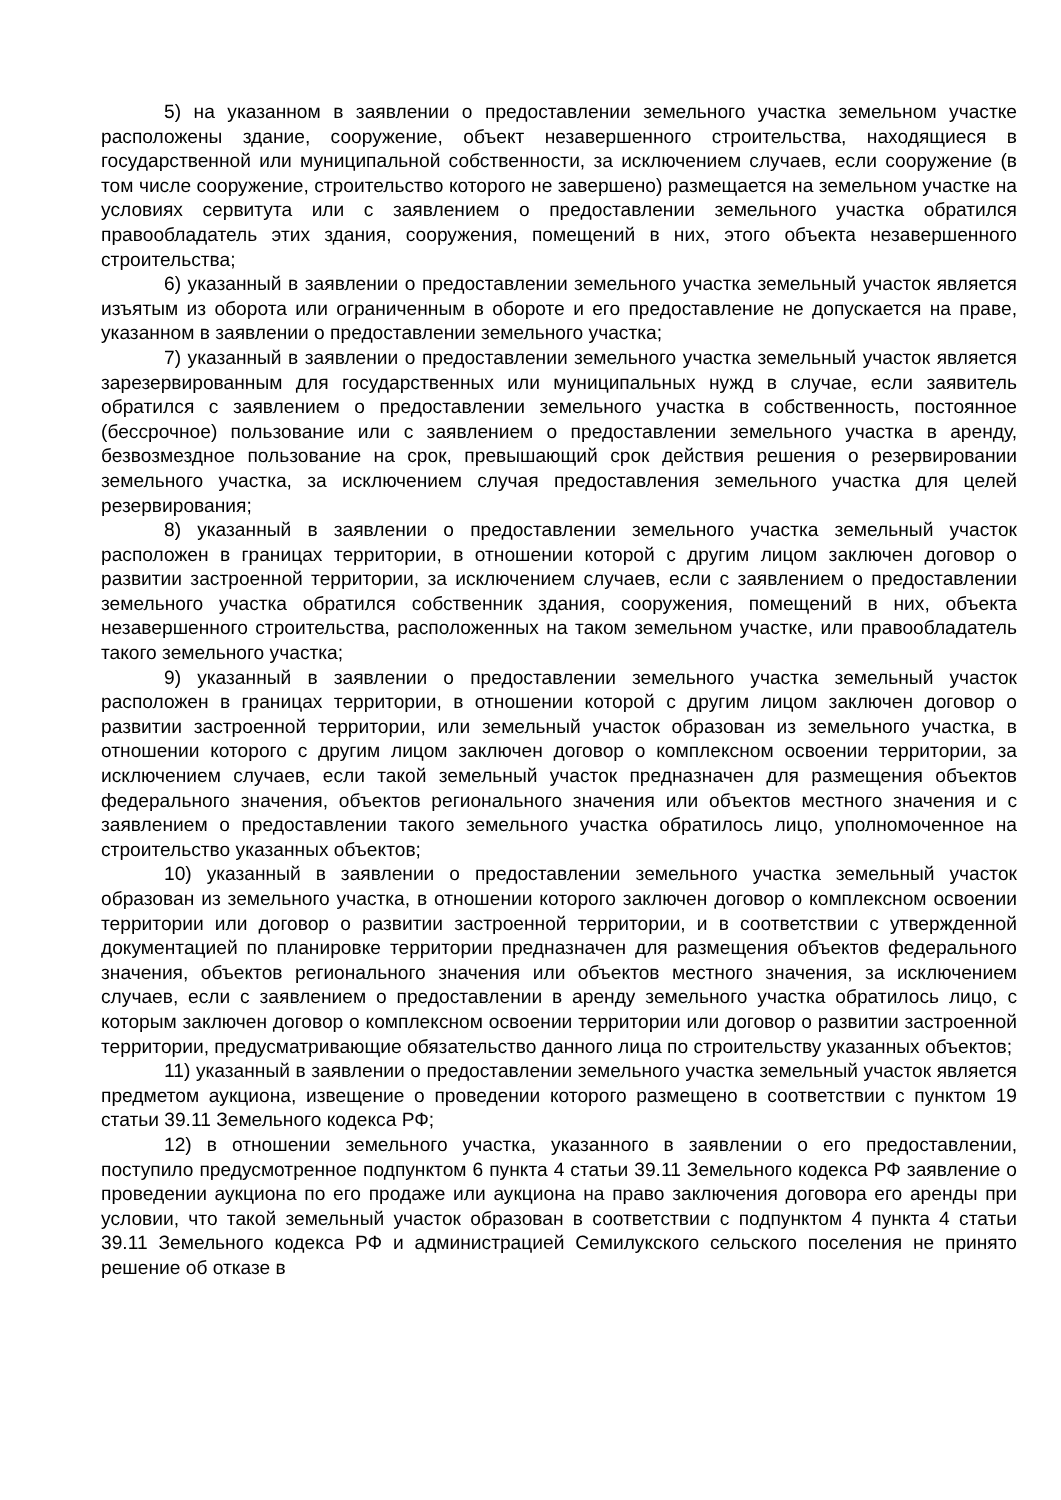5) на указанном в заявлении о предоставлении земельного участка земельном участке расположены здание, сооружение, объект незавершенного строительства, находящиеся в государственной или муниципальной собственности, за исключением случаев, если сооружение (в том числе сооружение, строительство которого не завершено) размещается на земельном участке на условиях сервитута или с заявлением о предоставлении земельного участка обратился правообладатель этих здания, сооружения, помещений в них, этого объекта незавершенного строительства;
6) указанный в заявлении о предоставлении земельного участка земельный участок является изъятым из оборота или ограниченным в обороте и его предоставление не допускается на праве, указанном в заявлении о предоставлении земельного участка;
7) указанный в заявлении о предоставлении земельного участка земельный участок является зарезервированным для государственных или муниципальных нужд в случае, если заявитель обратился с заявлением о предоставлении земельного участка в собственность, постоянное (бессрочное) пользование или с заявлением о предоставлении земельного участка в аренду, безвозмездное пользование на срок, превышающий срок действия решения о резервировании земельного участка, за исключением случая предоставления земельного участка для целей резервирования;
8) указанный в заявлении о предоставлении земельного участка земельный участок расположен в границах территории, в отношении которой с другим лицом заключен договор о развитии застроенной территории, за исключением случаев, если с заявлением о предоставлении земельного участка обратился собственник здания, сооружения, помещений в них, объекта незавершенного строительства, расположенных на таком земельном участке, или правообладатель такого земельного участка;
9) указанный в заявлении о предоставлении земельного участка земельный участок расположен в границах территории, в отношении которой с другим лицом заключен договор о развитии застроенной территории, или земельный участок образован из земельного участка, в отношении которого с другим лицом заключен договор о комплексном освоении территории, за исключением случаев, если такой земельный участок предназначен для размещения объектов федерального значения, объектов регионального значения или объектов местного значения и с заявлением о предоставлении такого земельного участка обратилось лицо, уполномоченное на строительство указанных объектов;
10) указанный в заявлении о предоставлении земельного участка земельный участок образован из земельного участка, в отношении которого заключен договор о комплексном освоении территории или договор о развитии застроенной территории, и в соответствии с утвержденной документацией по планировке территории предназначен для размещения объектов федерального значения, объектов регионального значения или объектов местного значения, за исключением случаев, если с заявлением о предоставлении в аренду земельного участка обратилось лицо, с которым заключен договор о комплексном освоении территории или договор о развитии застроенной территории, предусматривающие обязательство данного лица по строительству указанных объектов;
11) указанный в заявлении о предоставлении земельного участка земельный участок является предметом аукциона, извещение о проведении которого размещено в соответствии с пунктом 19 статьи 39.11 Земельного кодекса РФ;
12) в отношении земельного участка, указанного в заявлении о его предоставлении, поступило предусмотренное подпунктом 6 пункта 4 статьи 39.11 Земельного кодекса РФ заявление о проведении аукциона по его продаже или аукциона на право заключения договора его аренды при условии, что такой земельный участок образован в соответствии с подпунктом 4 пункта 4 статьи 39.11 Земельного кодекса РФ и администрацией Семилукского сельского поселения не принято решение об отказе в